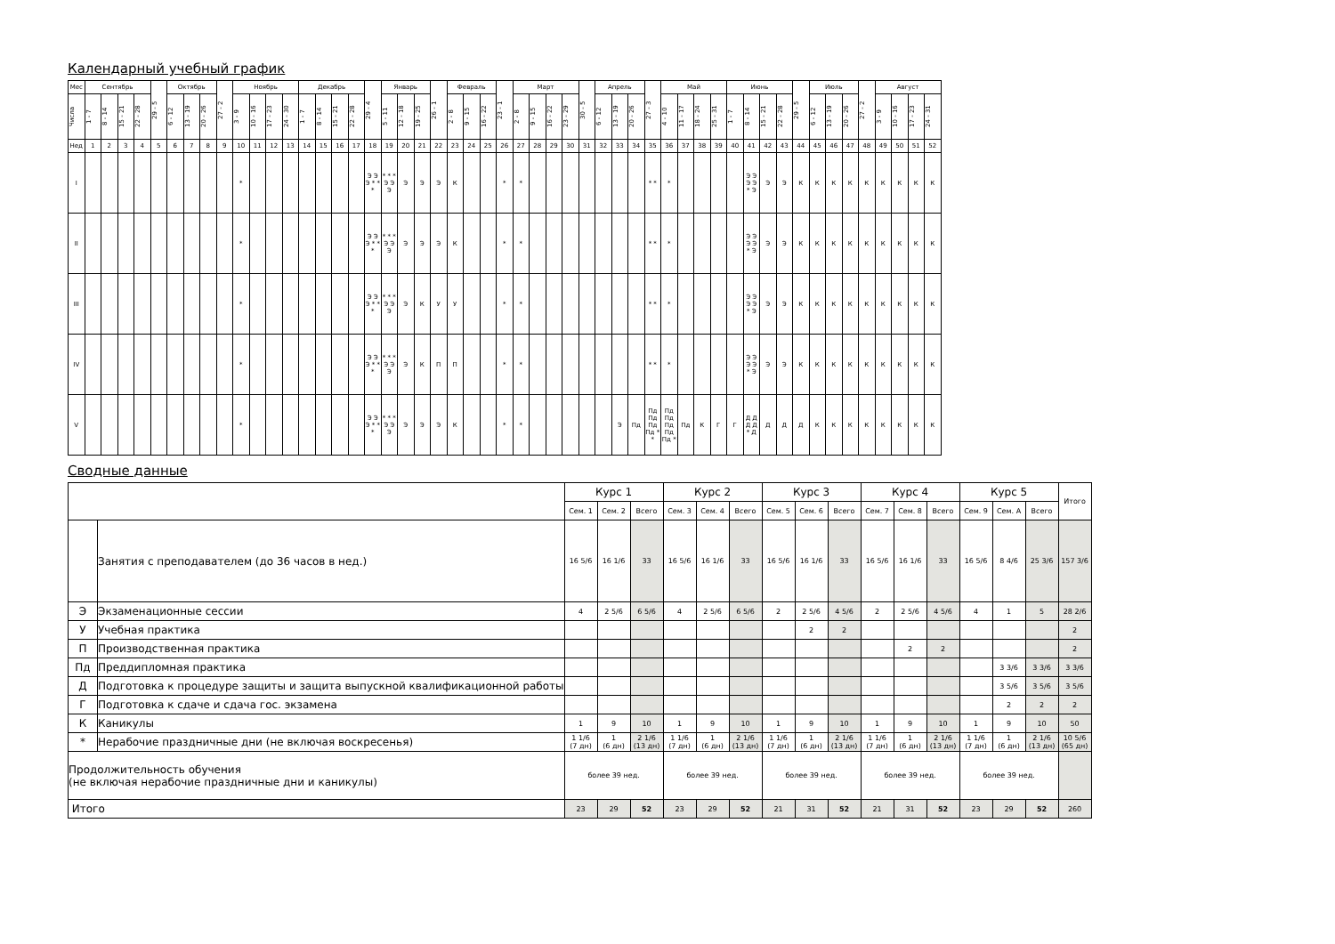Календарный учебный график
| Мес | Сентябрь | | | | 29 - 5 | Октябрь | | | 27 - 2 | Ноябрь | | | | Декабрь | | | | 29 - 4 | Январь | | | 26 - 1 | Февраль | | | 23 - 1 | Март | | | | 30 - 5 | Апрель | | | 27 - 3 | Май | | | | Июнь | | | | 29 - 5 | Июль | | | 27 - 2 | Август | | | |
| --- | --- | --- | --- | --- | --- | --- | --- | --- | --- | --- | --- | --- | --- | --- | --- | --- | --- | --- | --- | --- | --- | --- | --- | --- | --- | --- | --- | --- | --- | --- | --- | --- | --- | --- | --- | --- | --- | --- | --- | --- | --- | --- | --- | --- | --- | --- | --- | --- | --- | --- | --- | --- |
| Числа | 1 - 7 | 8 - 14 | 15 - 21 | 22 - 28 | | 6 - 12 | 13 - 19 | 20 - 26 | | 3 - 9 | 10 - 16 | 17 - 23 | 24 - 30 | 1 - 7 | 8 - 14 | 15 - 21 | 22 - 28 | | 5 - 11 | 12 - 18 | 19 - 25 | | 2 - 8 | 9 - 15 | 16 - 22 | | 2 - 8 | 9 - 15 | 16 - 22 | 23 - 29 | | 6 - 12 | 13 - 19 | 20 - 26 | | 4 - 10 | 11 - 17 | 18 - 24 | 25 - 31 | 1 - 7 | 8 - 14 | 15 - 21 | 22 - 28 | | 6 - 12 | 13 - 19 | 20 - 26 | | 3 - 9 | 10 - 16 | 17 - 23 | 24 - 31 |
| Нед | 1 | 2 | 3 | 4 | 5 | 6 | 7 | 8 | 9 | 10 | 11 | 12 | 13 | 14 | 15 | 16 | 17 | 18 | 19 | 20 | 21 | 22 | 23 | 24 | 25 | 26 | 27 | 28 | 29 | 30 | 31 | 32 | 33 | 34 | 35 | 36 | 37 | 38 | 39 | 40 | 41 | 42 | 43 | 44 | 45 | 46 | 47 | 48 | 49 | 50 | 51 | 52 |
| I | | | | | | | | | | * | | | | | | | | Э Э Э * * * | * * * Э Э Э | Э | Э | Э | К | | | * | * | | | | | | | | * * | * | | | | | Э Э Э Э * Э | Э | Э | К | К | К | К | К | К | К | К | К |
| II | | | | | | | | | | * | | | | | | | | Э Э Э * * * | * * * Э Э Э | Э | Э | Э | К | | | * | * | | | | | | | | * * | * | | | | | Э Э Э Э * Э | Э | Э | К | К | К | К | К | К | К | К | К |
| III | | | | | | | | | | * | | | | | | | | Э Э Э * * * | * * * Э Э Э | Э | К | У | У | | | * | * | | | | | | | | * * | * | | | | | Э Э Э Э * Э | Э | Э | К | К | К | К | К | К | К | К | К |
| IV | | | | | | | | | | * | | | | | | | | Э Э Э * * * | * * * Э Э Э | Э | К | П | П | | | * | * | | | | | | | | * * | * | | | | | Э Э Э Э * Э | Э | Э | К | К | К | К | К | К | К | К | К |
| V | | | | | | | | | | * | | | | | | | | Э Э Э * * * | * * * Э Э Э | Э | Э | Э | К | | | * | * | | | | | | Э | Пд | Пд Пд Пд Пд * * | Пд Пд Пд Пд Пд * | Пд | К | Г | Г | Д Д Д Д * Д | Д | Д | Д | К | К | К | К | К | К | К | К |
Сводные данные
| | | Курс 1 | | | Курс 2 | | | Курс 3 | | | Курс 4 | | | Курс 5 | | | Итого |
| --- | --- | --- | --- | --- | --- | --- | --- | --- | --- | --- | --- | --- | --- | --- | --- | --- | --- |
| | | Сем. 1 | Сем. 2 | Всего | Сем. 3 | Сем. 4 | Всего | Сем. 5 | Сем. 6 | Всего | Сем. 7 | Сем. 8 | Всего | Сем. 9 | Сем. A | Всего | |
| | Занятия с преподавателем (до 36 часов в нед.) | 16 5/6 | 16 1/6 | 33 | 16 5/6 | 16 1/6 | 33 | 16 5/6 | 16 1/6 | 33 | 16 5/6 | 16 1/6 | 33 | 16 5/6 | 8 4/6 | 25 3/6 | 157 3/6 |
| Э | Экзаменационные сессии | 4 | 2 5/6 | 6 5/6 | 4 | 2 5/6 | 6 5/6 | 2 | 2 5/6 | 4 5/6 | 2 | 2 5/6 | 4 5/6 | 4 | 1 | 5 | 28 2/6 |
| У | Учебная практика | | | | | | | | 2 | 2 | | | | | | | 2 |
| П | Производственная практика | | | | | | | | | | | 2 | 2 | | | | 2 |
| Пд | Преддипломная практика | | | | | | | | | | | | | | 3 3/6 | 3 3/6 | 3 3/6 |
| Д | Подготовка к процедуре защиты и защита выпускной квалификационной работы | | | | | | | | | | | | | | 3 5/6 | 3 5/6 | 3 5/6 |
| Г | Подготовка к сдаче и сдача гос. экзамена | | | | | | | | | | | | | | 2 | 2 | 2 |
| К | Каникулы | 1 | 9 | 10 | 1 | 9 | 10 | 1 | 9 | 10 | 1 | 9 | 10 | 1 | 9 | 10 | 50 |
| * | Нерабочие праздничные дни (не включая воскресенья) | 1 1/6 (7 дн) | 1 (6 дн) | 2 1/6 (13 дн) | 1 1/6 (7 дн) | 1 (6 дн) | 2 1/6 (13 дн) | 1 1/6 (7 дн) | 1 (6 дн) | 2 1/6 (13 дн) | 1 1/6 (7 дн) | 1 (6 дн) | 2 1/6 (13 дн) | 1 1/6 (7 дн) | 1 (6 дн) | 2 1/6 (13 дн) | 10 5/6 (65 дн) |
| Продолжительность обучения (не включая нерабочие праздничные дни и каникулы) | | более 39 нед. | | | более 39 нед. | | | более 39 нед. | | | более 39 нед. | | | более 39 нед. | | | |
| Итого | | 23 | 29 | 52 | 23 | 29 | 52 | 21 | 31 | 52 | 21 | 31 | 52 | 23 | 29 | 52 | 260 |